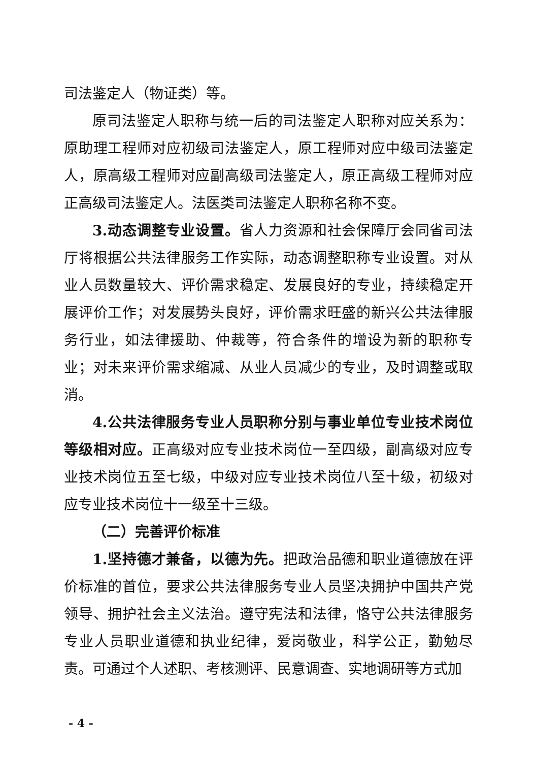司法鉴定人（物证类）等。
原司法鉴定人职称与统一后的司法鉴定人职称对应关系为：原助理工程师对应初级司法鉴定人，原工程师对应中级司法鉴定人，原高级工程师对应副高级司法鉴定人，原正高级工程师对应正高级司法鉴定人。法医类司法鉴定人职称名称不变。
3.动态调整专业设置。省人力资源和社会保障厅会同省司法厅将根据公共法律服务工作实际，动态调整职称专业设置。对从业人员数量较大、评价需求稳定、发展良好的专业，持续稳定开展评价工作；对发展势头良好，评价需求旺盛的新兴公共法律服务行业，如法律援助、仲裁等，符合条件的增设为新的职称专业；对未来评价需求缩减、从业人员减少的专业，及时调整或取消。
4.公共法律服务专业人员职称分别与事业单位专业技术岗位等级相对应。正高级对应专业技术岗位一至四级，副高级对应专业技术岗位五至七级，中级对应专业技术岗位八至十级，初级对应专业技术岗位十一级至十三级。
（二）完善评价标准
1.坚持德才兼备，以德为先。把政治品德和职业道德放在评价标准的首位，要求公共法律服务专业人员坚决拥护中国共产党领导、拥护社会主义法治。遵守宪法和法律，恪守公共法律服务专业人员职业道德和执业纪律，爱岗敬业，科学公正，勤勉尽责。可通过个人述职、考核测评、民意调查、实地调研等方式加
- 4 -